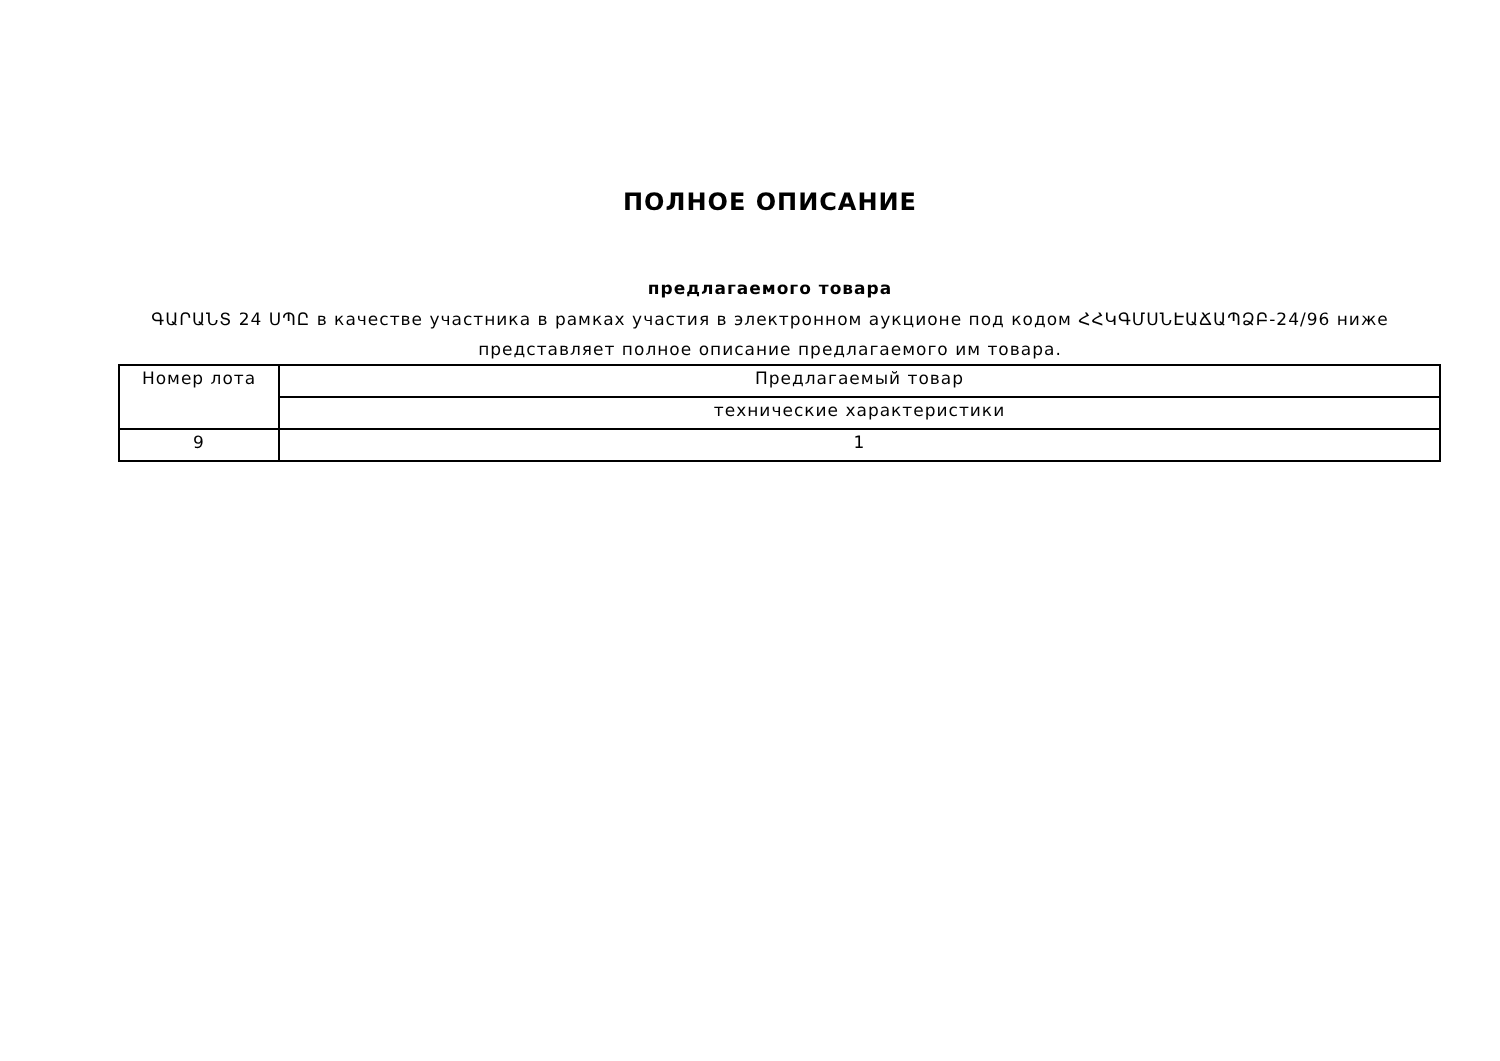ПОЛНОЕ ОПИСАНИЕ
предлагаемого товара
ԳԱՐԱՆՏ 24 ՍՊԸ в качестве участника в рамках участия в электронном аукционе под кодом ՀՀԿԳՄՍՆԷԱՃԱՊՁԲ-24/96 ниже представляет полное описание предлагаемого им товара.
| Номер лота | Предлагаемый товар |
| | технические характеристики |
| 9 | 1 |